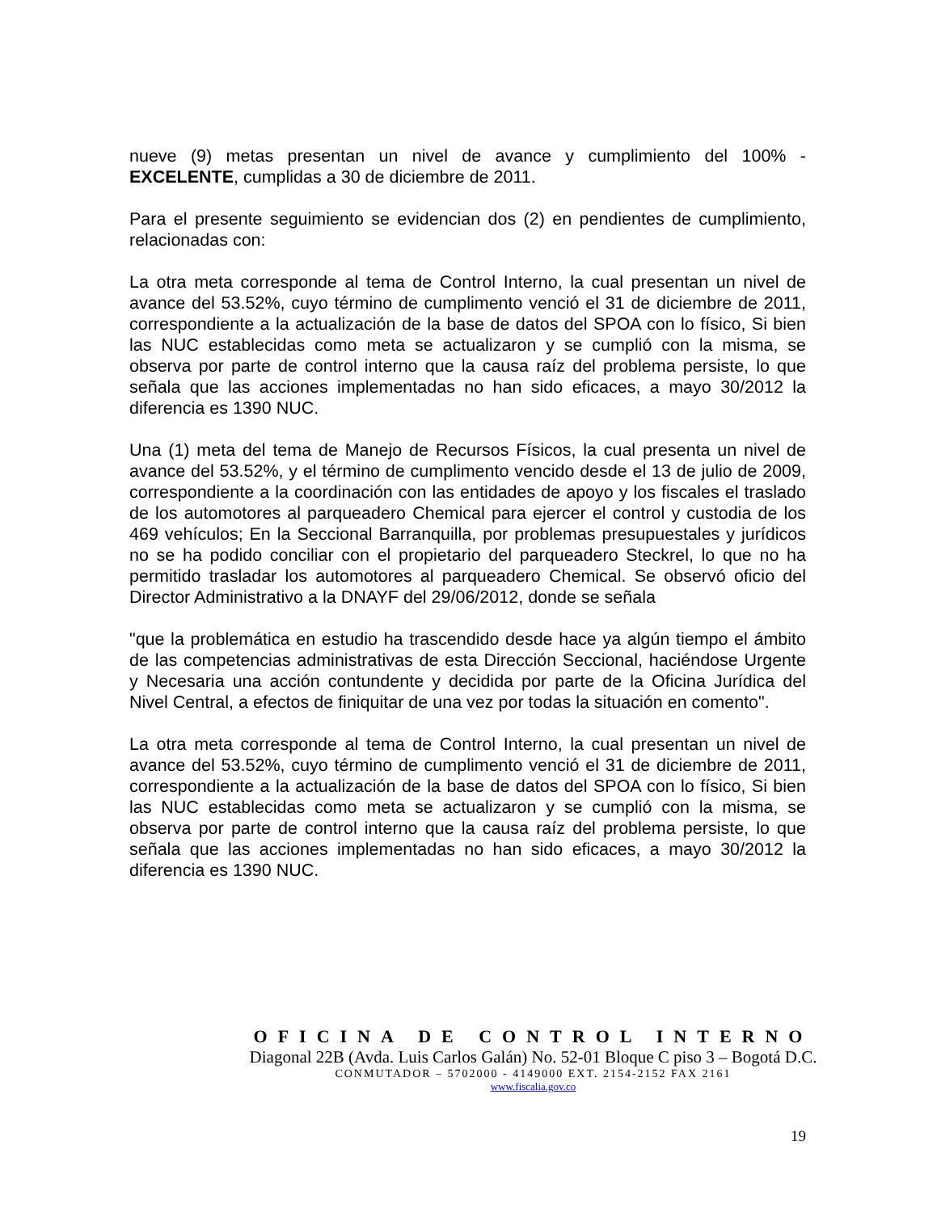nueve (9) metas presentan un nivel de avance y cumplimiento del 100% - EXCELENTE, cumplidas a 30 de diciembre de 2011.
Para el presente seguimiento se evidencian dos (2) en pendientes de cumplimiento, relacionadas con:
La otra meta corresponde al tema de Control Interno, la cual presentan un nivel de avance del 53.52%, cuyo término de cumplimento venció el 31 de diciembre de 2011, correspondiente a la actualización de la base de datos del SPOA con lo físico, Si bien las NUC establecidas como meta se actualizaron y se cumplió con la misma, se observa por parte de control interno que la causa raíz del problema persiste, lo que señala que las acciones implementadas no han sido eficaces, a mayo 30/2012 la diferencia es 1390 NUC.
Una (1) meta del tema de Manejo de Recursos Físicos, la cual presenta un nivel de avance del 53.52%, y el término de cumplimento vencido desde el 13 de julio de 2009, correspondiente a la coordinación con las entidades de apoyo y los fiscales el traslado de los automotores al parqueadero Chemical para ejercer el control y custodia de los 469 vehículos; En la Seccional Barranquilla, por problemas presupuestales y jurídicos no se ha podido conciliar con el propietario del parqueadero Steckrel, lo que no ha permitido trasladar los automotores al parqueadero Chemical. Se observó oficio del Director Administrativo a la DNAYF del 29/06/2012, donde se señala
"que la problemática en estudio ha trascendido desde hace ya algún tiempo el ámbito de las competencias administrativas de esta Dirección Seccional, haciéndose Urgente y Necesaria una acción contundente y decidida por parte de la Oficina Jurídica del Nivel Central, a efectos de finiquitar de una vez por todas la situación en comento".
La otra meta corresponde al tema de Control Interno, la cual presentan un nivel de avance del 53.52%, cuyo término de cumplimento venció el 31 de diciembre de 2011, correspondiente a la actualización de la base de datos del SPOA con lo físico, Si bien las NUC establecidas como meta se actualizaron y se cumplió con la misma, se observa por parte de control interno que la causa raíz del problema persiste, lo que señala que las acciones implementadas no han sido eficaces, a mayo 30/2012 la diferencia es 1390 NUC.
OFICINA DE CONTROL INTERNO
Diagonal 22B (Avda. Luis Carlos Galán) No. 52-01 Bloque C piso 3 – Bogotá D.C.
CONMUTADOR – 5702000 - 4149000 EXT. 2154-2152 FAX 2161
www.fiscalia.gov.co
19